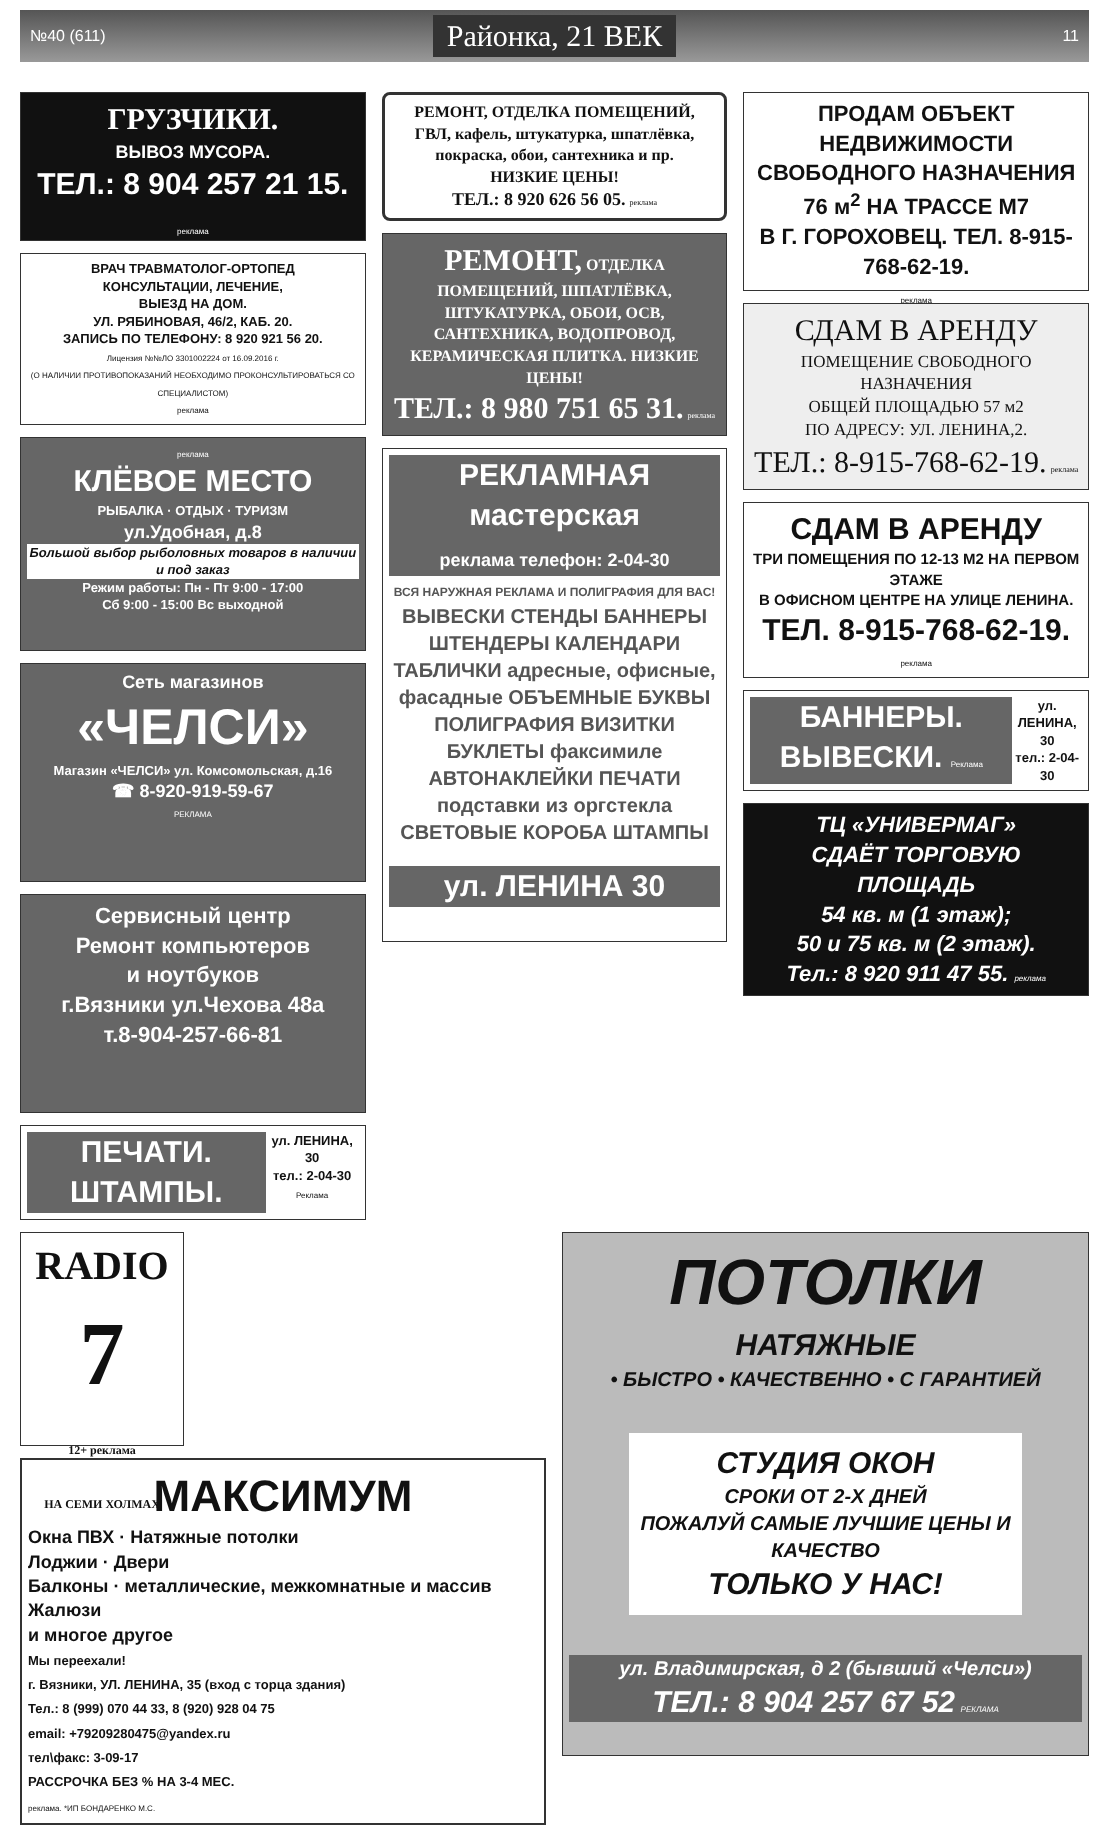№40 (611)
Районка, 21 ВЕК
11
ГРУЗЧИКИ.
ВЫВОЗ МУСОРА.
ТЕЛ.: 8 904 257 21 15. реклама
ВРАЧ ТРАВМАТОЛОГ-ОРТОПЕД
КОНСУЛЬТАЦИИ, ЛЕЧЕНИЕ,
ВЫЕЗД НА ДОМ.
УЛ. РЯБИНОВАЯ, 46/2, КАБ. 20.
ЗАПИСЬ ПО ТЕЛЕФОНУ: 8 920 921 56 20.
Лицензия №№ЛО 3301002224 от 16.09.2016 г.
(О НАЛИЧИИ ПРОТИВОПОКАЗАНИЙ НЕОБХОДИМО ПРОКОНСУЛЬТИРОВАТЬСЯ СО СПЕЦИАЛИСТОМ)
реклама
реклама
КЛЁВОЕ МЕСТО
РЫБАЛКА · ОТДЫХ · ТУРИЗМ
ул.Удобная, д.8
Большой выбор рыболовных товаров в наличии и под заказ
Режим работы: Пн - Пт 9:00 - 17:00
Сб 9:00 - 15:00 Вс выходной
Сеть магазинов
«ЧЕЛСИ»
Магазин «ЧЕЛСИ» ул. Комсомольская, д.16
☎ 8-920-919-59-67
РЕКЛАМА
Сервисный центр
Ремонт компьютеров
и ноутбуков
г.Вязники ул.Чехова 48а
т.8-904-257-66-81
ПЕЧАТИ. ШТАМПЫ. ул. ЛЕНИНА, 30
тел.: 2-04-30 Реклама
РЕМОНТ, ОТДЕЛКА ПОМЕЩЕНИЙ,
ГВЛ, кафель, штукатурка, шпатлёвка,
покраска, обои, сантехника и пр.
НИЗКИЕ ЦЕНЫ!
ТЕЛ.: 8 920 626 56 05. реклама
РЕМОНТ, ОТДЕЛКА ПОМЕЩЕНИЙ, ШПАТЛЁВКА, ШТУКАТУРКА, ОБОИ, ОСВ, САНТЕХНИКА, ВОДОПРОВОД, КЕРАМИЧЕСКАЯ ПЛИТКА. НИЗКИЕ ЦЕНЫ!
ТЕЛ.: 8 980 751 65 31. реклама
РЕКЛАМНАЯ мастерская
реклама телефон: 2-04-30
ВСЯ НАРУЖНАЯ РЕКЛАМА И ПОЛИГРАФИЯ ДЛЯ ВАС!
ВЫВЕСКИ СТЕНДЫ БАННЕРЫ ШТЕНДЕРЫ КАЛЕНДАРИ ТАБЛИЧКИ адресные, офисные, фасадные ОБЪЕМНЫЕ БУКВЫ ПОЛИГРАФИЯ ВИЗИТКИ БУКЛЕТЫ факсимиле АВТОНАКЛЕЙКИ ПЕЧАТИ подставки из оргстекла СВЕТОВЫЕ КОРОБА ШТАМПЫ
ул. ЛЕНИНА 30
ПРОДАМ ОБЪЕКТ НЕДВИЖИМОСТИ
СВОБОДНОГО НАЗНАЧЕНИЯ
76 м<sup>2</sup> НА ТРАССЕ М7
В Г. ГОРОХОВЕЦ. ТЕЛ. 8-915-768-62-19.
реклама
СДАМ В АРЕНДУ
ПОМЕЩЕНИЕ СВОБОДНОГО НАЗНАЧЕНИЯ
ОБЩЕЙ ПЛОЩАДЬЮ 57 м2
ПО АДРЕСУ: УЛ. ЛЕНИНА,2.
ТЕЛ.: 8-915-768-62-19. реклама
СДАМ В АРЕНДУ
ТРИ ПОМЕЩЕНИЯ ПО 12-13 М2 НА ПЕРВОМ ЭТАЖЕ
В ОФИСНОМ ЦЕНТРЕ НА УЛИЦЕ ЛЕНИНА.
ТЕЛ. 8-915-768-62-19. реклама
БАННЕРЫ. ВЫВЕСКИ. Реклама ул. ЛЕНИНА, 30
тел.: 2-04-30
ТЦ «УНИВЕРМАГ»
СДАЁТ ТОРГОВУЮ ПЛОЩАДЬ
54 кв. м (1 этаж);
50 и 75 кв. м (2 этаж).
Тел.: 8 920 911 47 55. реклама
RADIO
7
12+ реклама
НА СЕМИ ХОЛМАХ
МАКСИМУМ
Окна ПВХ · Натяжные потолки
Лоджии · Двери
Балконы · металлические, межкомнатные и массив
Жалюзи
и многое другое
Мы переехали!
г. Вязники, УЛ. ЛЕНИНА, 35 (вход с торца здания)
Тел.: 8 (999) 070 44 33, 8 (920) 928 04 75
email: +79209280475@yandex.ru
тел\факс: 3-09-17
РАССРОЧКА БЕЗ % НА 3-4 МЕС.
реклама. *ИП БОНДАРЕНКО М.С.
ПОТОЛКИ
НАТЯЖНЫЕ
• БЫСТРО • КАЧЕСТВЕННО • С ГАРАНТИЕЙ
СТУДИЯ ОКОН
СРОКИ ОТ 2-Х ДНЕЙ
ПОЖАЛУЙ САМЫЕ ЛУЧШИЕ ЦЕНЫ И КАЧЕСТВО
ТОЛЬКО У НАС!
ул. Владимирская, д 2 (бывший «Челси»)
ТЕЛ.: 8 904 257 67 52 РЕКЛАМА